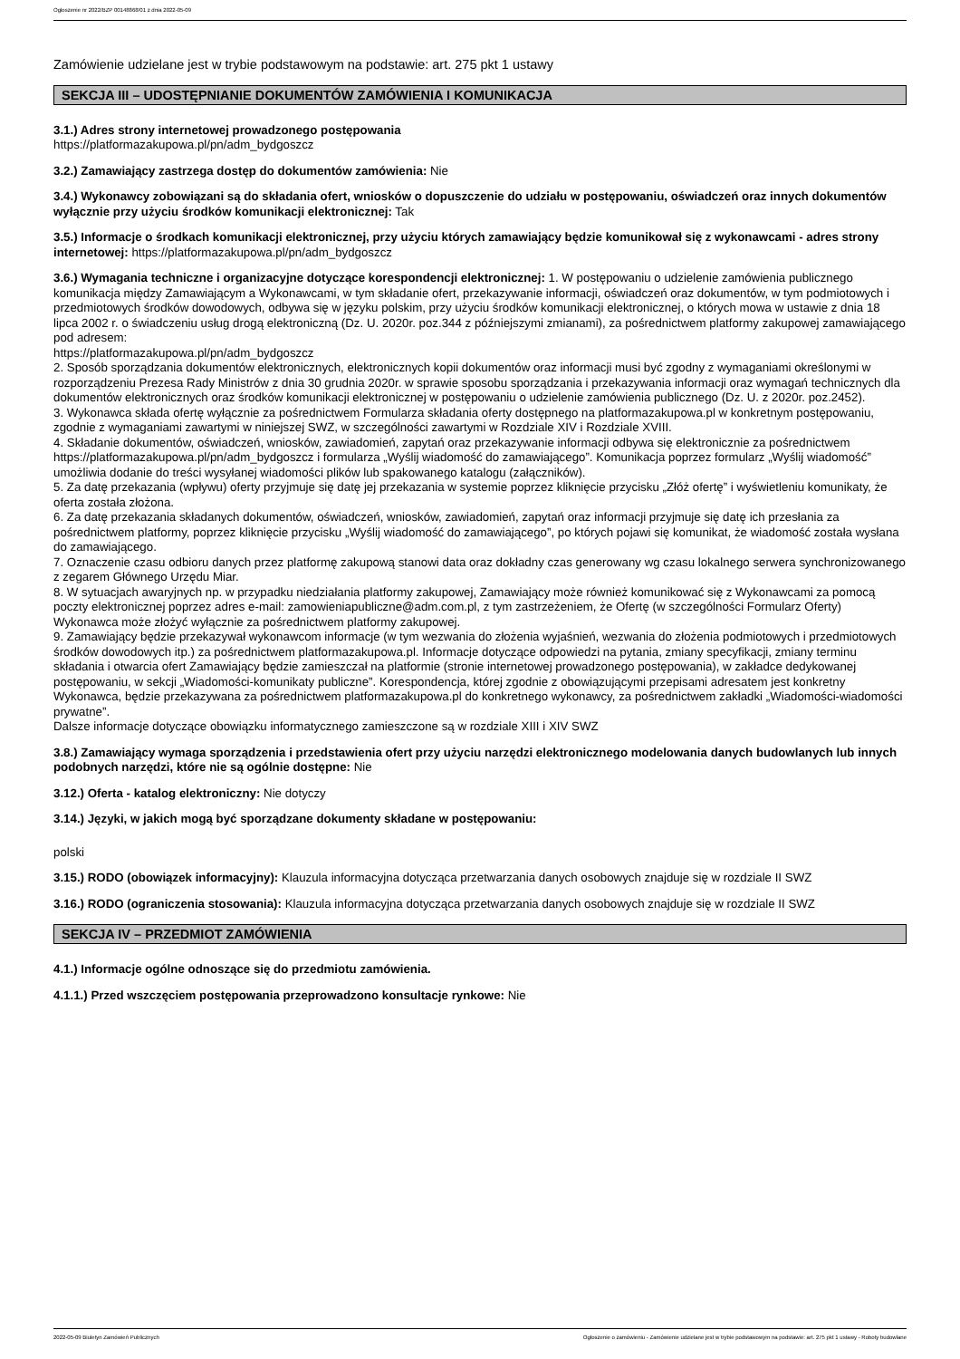Ogłoszenie nr 2022/BZP 00148868/01 z dnia 2022-05-09
Zamówienie udzielane jest w trybie podstawowym na podstawie: art. 275 pkt 1 ustawy
SEKCJA III – UDOSTĘPNIANIE DOKUMENTÓW ZAMÓWIENIA I KOMUNIKACJA
3.1.) Adres strony internetowej prowadzonego postępowania
https://platformazakupowa.pl/pn/adm_bydgoszcz
3.2.) Zamawiający zastrzega dostęp do dokumentów zamówienia: Nie
3.4.) Wykonawcy zobowiązani są do składania ofert, wniosków o dopuszczenie do udziału w postępowaniu, oświadczeń oraz innych dokumentów wyłącznie przy użyciu środków komunikacji elektronicznej: Tak
3.5.) Informacje o środkach komunikacji elektronicznej, przy użyciu których zamawiający będzie komunikował się z wykonawcami - adres strony internetowej: https://platformazakupowa.pl/pn/adm_bydgoszcz
3.6.) Wymagania techniczne i organizacyjne dotyczące korespondencji elektronicznej: 1. W postępowaniu o udzielenie zamówienia publicznego komunikacja między Zamawiającym a Wykonawcami, w tym składanie ofert, przekazywanie informacji, oświadczeń oraz dokumentów, w tym podmiotowych i przedmiotowych środków dowodowych, odbywa się w języku polskim, przy użyciu środków komunikacji elektronicznej, o których mowa w ustawie z dnia 18 lipca 2002 r. o świadczeniu usług drogą elektroniczną (Dz. U. 2020r. poz.344 z późniejszymi zmianami), za pośrednictwem platformy zakupowej zamawiającego pod adresem:
https://platformazakupowa.pl/pn/adm_bydgoszcz
2. Sposób sporządzania dokumentów elektronicznych, elektronicznych kopii dokumentów oraz informacji musi być zgodny z wymaganiami określonymi w rozporządzeniu Prezesa Rady Ministrów z dnia 30 grudnia 2020r. w sprawie sposobu sporządzania i przekazywania informacji oraz wymagań technicznych dla dokumentów elektronicznych oraz środków komunikacji elektronicznej w postępowaniu o udzielenie zamówienia publicznego (Dz. U. z 2020r. poz.2452).
3. Wykonawca składa ofertę wyłącznie za pośrednictwem Formularza składania oferty dostępnego na platformazakupowa.pl w konkretnym postępowaniu, zgodnie z wymaganiami zawartymi w niniejszej SWZ, w szczególności zawartymi w Rozdziale XIV i Rozdziale XVIII.
4. Składanie dokumentów, oświadczeń, wniosków, zawiadomień, zapytań oraz przekazywanie informacji odbywa się elektronicznie za pośrednictwem https://platformazakupowa.pl/pn/adm_bydgoszcz i formularza „Wyślij wiadomość do zamawiającego”. Komunikacja poprzez formularz „Wyślij wiadomość” umożliwia dodanie do treści wysyłanej wiadomości plików lub spakowanego katalogu (załączników).
5. Za datę przekazania (wpływu) oferty przyjmuje się datę jej przekazania w systemie poprzez kliknięcie przycisku „Złóż ofertę” i wyświetleniu komunikaty, że oferta została złożona.
6. Za datę przekazania składanych dokumentów, oświadczeń, wniosków, zawiadomień, zapytań oraz informacji przyjmuje się datę ich przesłania za pośrednictwem platformy, poprzez kliknięcie przycisku „Wyślij wiadomość do zamawiającego”, po których pojawi się komunikat, że wiadomość została wysłana do zamawiającego.
7. Oznaczenie czasu odbioru danych przez platformę zakupową stanowi data oraz dokładny czas generowany wg czasu lokalnego serwera synchronizowanego z zegarem Głównego Urzędu Miar.
8. W sytuacjach awaryjnych np. w przypadku niedziałania platformy zakupowej, Zamawiający może również komunikować się z Wykonawcami za pomocą poczty elektronicznej poprzez adres e-mail: zamowieniapubliczne@adm.com.pl, z tym zastrzeżeniem, że Ofertę (w szczególności Formularz Oferty) Wykonawca może złożyć wyłącznie za pośrednictwem platformy zakupowej.
9. Zamawiający będzie przekazywał wykonawcom informacje (w tym wezwania do złożenia wyjaśnień, wezwania do złożenia podmiotowych i przedmiotowych środków dowodowych itp.) za pośrednictwem platformazakupowa.pl. Informacje dotyczące odpowiedzi na pytania, zmiany specyfikacji, zmiany terminu składania i otwarcia ofert Zamawiający będzie zamieszczał na platformie (stronie internetowej prowadzonego postępowania), w zakładce dedykowanej postępowaniu, w sekcji „Wiadomości-komunikaty publiczne”. Korespondencja, której zgodnie z obowiązującymi przepisami adresatem jest konkretny Wykonawca, będzie przekazywana za pośrednictwem platformazakupowa.pl do konkretnego wykonawcy, za pośrednictwem zakładki „Wiadomości-wiadomości prywatne”.
Dalsze informacje dotyczące obowiązku informatycznego zamieszczone są w rozdziale XIII i XIV SWZ
3.8.) Zamawiający wymaga sporządzenia i przedstawienia ofert przy użyciu narzędzi elektronicznego modelowania danych budowlanych lub innych podobnych narzędzi, które nie są ogólnie dostępne: Nie
3.12.) Oferta - katalog elektroniczny: Nie dotyczy
3.14.) Języki, w jakich mogą być sporządzane dokumenty składane w postępowaniu:
polski
3.15.) RODO (obowiązek informacyjny): Klauzula informacyjna dotycząca przetwarzania danych osobowych znajduje się w rozdziale II SWZ
3.16.) RODO (ograniczenia stosowania): Klauzula informacyjna dotycząca przetwarzania danych osobowych znajduje się w rozdziale II SWZ
SEKCJA IV – PRZEDMIOT ZAMÓWIENIA
4.1.) Informacje ogólne odnoszące się do przedmiotu zamówienia.
4.1.1.) Przed wszczęciem postępowania przeprowadzono konsultacje rynkowe: Nie
2022-05-09 Biuletyn Zamówień Publicznych Ogłoszenie o zamówieniu - Zamówienie udzielane jest w trybie podstawowym na podstawie: art. 275 pkt 1 ustawy - Roboty budowlane